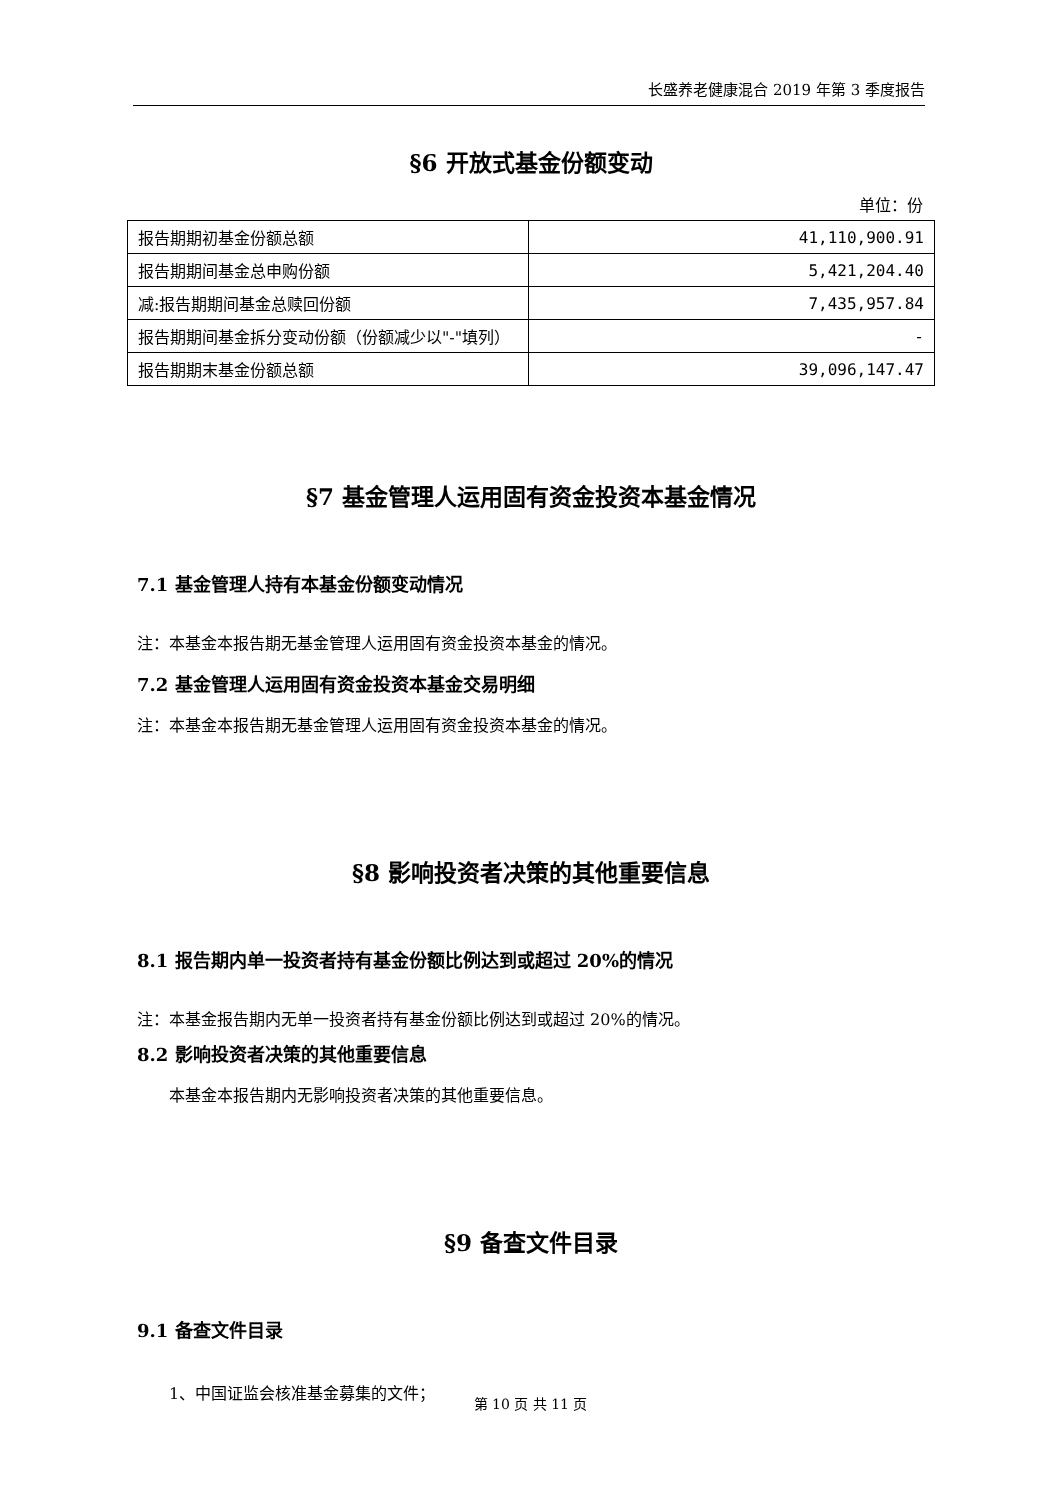长盛养老健康混合 2019 年第 3 季度报告
§6 开放式基金份额变动
单位：份
| 报告期期初基金份额总额 | 41,110,900.91 |
| 报告期期间基金总申购份额 | 5,421,204.40 |
| 减:报告期期间基金总赎回份额 | 7,435,957.84 |
| 报告期期间基金拆分变动份额（份额减少以"-"填列） | - |
| 报告期期末基金份额总额 | 39,096,147.47 |
§7 基金管理人运用固有资金投资本基金情况
7.1 基金管理人持有本基金份额变动情况
注：本基金本报告期无基金管理人运用固有资金投资本基金的情况。
7.2 基金管理人运用固有资金投资本基金交易明细
注：本基金本报告期无基金管理人运用固有资金投资本基金的情况。
§8 影响投资者决策的其他重要信息
8.1 报告期内单一投资者持有基金份额比例达到或超过 20%的情况
注：本基金报告期内无单一投资者持有基金份额比例达到或超过 20%的情况。
8.2 影响投资者决策的其他重要信息
本基金本报告期内无影响投资者决策的其他重要信息。
§9 备查文件目录
9.1 备查文件目录
1、中国证监会核准基金募集的文件；
第 10 页 共 11 页